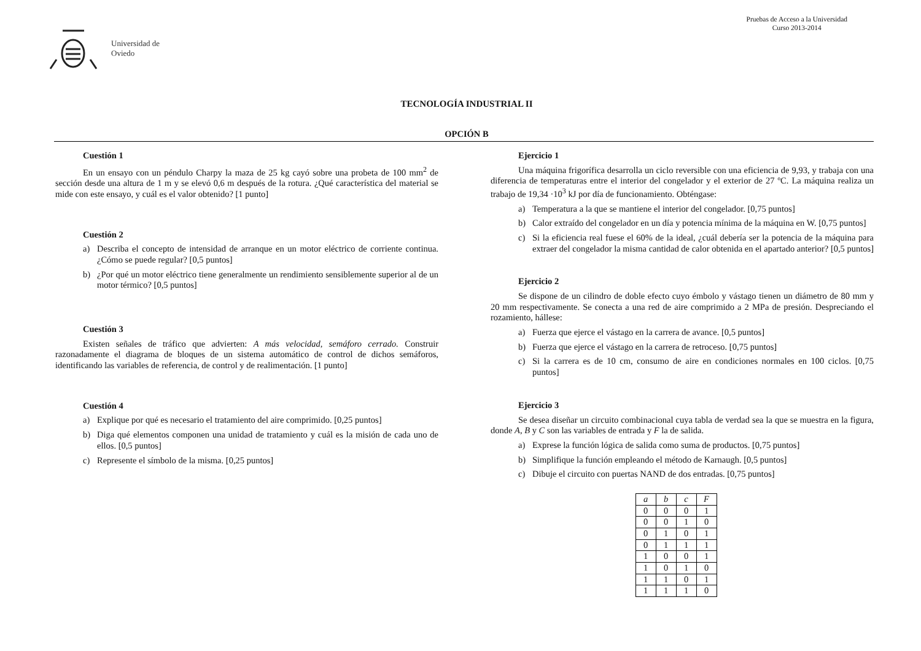Universidad de
Oviedo
Pruebas de Acceso a la Universidad
Curso 2013-2014
TECNOLOGÍA INDUSTRIAL II
OPCIÓN B
Cuestión 1
En un ensayo con un péndulo Charpy la maza de 25 kg cayó sobre una probeta de 100 mm<sup>2</sup> de sección desde una altura de 1 m y se elevó 0,6 m después de la rotura. ¿Qué característica del material se mide con este ensayo, y cuál es el valor obtenido? [1 punto]
Cuestión 2
a) Describa el concepto de intensidad de arranque en un motor eléctrico de corriente continua. ¿Cómo se puede regular? [0,5 puntos]
b) ¿Por qué un motor eléctrico tiene generalmente un rendimiento sensiblemente superior al de un motor térmico? [0,5 puntos]
Cuestión 3
Existen señales de tráfico que advierten: A más velocidad, semáforo cerrado. Construir razonadamente el diagrama de bloques de un sistema automático de control de dichos semáforos, identificando las variables de referencia, de control y de realimentación. [1 punto]
Cuestión 4
a) Explique por qué es necesario el tratamiento del aire comprimido. [0,25 puntos]
b) Diga qué elementos componen una unidad de tratamiento y cuál es la misión de cada uno de ellos. [0,5 puntos]
c) Represente el símbolo de la misma. [0,25 puntos]
Ejercicio 1
Una máquina frigorífica desarrolla un ciclo reversible con una eficiencia de 9,93, y trabaja con una diferencia de temperaturas entre el interior del congelador y el exterior de 27 ºC. La máquina realiza un trabajo de 19,34 ·10<sup>3</sup> kJ por día de funcionamiento. Obténgase:
a) Temperatura a la que se mantiene el interior del congelador. [0,75 puntos]
b) Calor extraído del congelador en un día y potencia mínima de la máquina en W. [0,75 puntos]
c) Si la eficiencia real fuese el 60% de la ideal, ¿cuál debería ser la potencia de la máquina para extraer del congelador la misma cantidad de calor obtenida en el apartado anterior? [0,5 puntos]
Ejercicio 2
Se dispone de un cilindro de doble efecto cuyo émbolo y vástago tienen un diámetro de 80 mm y 20 mm respectivamente. Se conecta a una red de aire comprimido a 2 MPa de presión. Despreciando el rozamiento, hállese:
a) Fuerza que ejerce el vástago en la carrera de avance. [0,5 puntos]
b) Fuerza que ejerce el vástago en la carrera de retroceso. [0,75 puntos]
c) Si la carrera es de 10 cm, consumo de aire en condiciones normales en 100 ciclos. [0,75 puntos]
Ejercicio 3
Se desea diseñar un circuito combinacional cuya tabla de verdad sea la que se muestra en la figura, donde A, B y C son las variables de entrada y F la de salida.
a) Exprese la función lógica de salida como suma de productos. [0,75 puntos]
b) Simplifique la función empleando el método de Karnaugh. [0,5 puntos]
c) Dibuje el circuito con puertas NAND de dos entradas. [0,75 puntos]
| a | b | c | F |
| --- | --- | --- | --- |
| 0 | 0 | 0 | 1 |
| 0 | 0 | 1 | 0 |
| 0 | 1 | 0 | 1 |
| 0 | 1 | 1 | 1 |
| 1 | 0 | 0 | 1 |
| 1 | 0 | 1 | 0 |
| 1 | 1 | 0 | 1 |
| 1 | 1 | 1 | 0 |